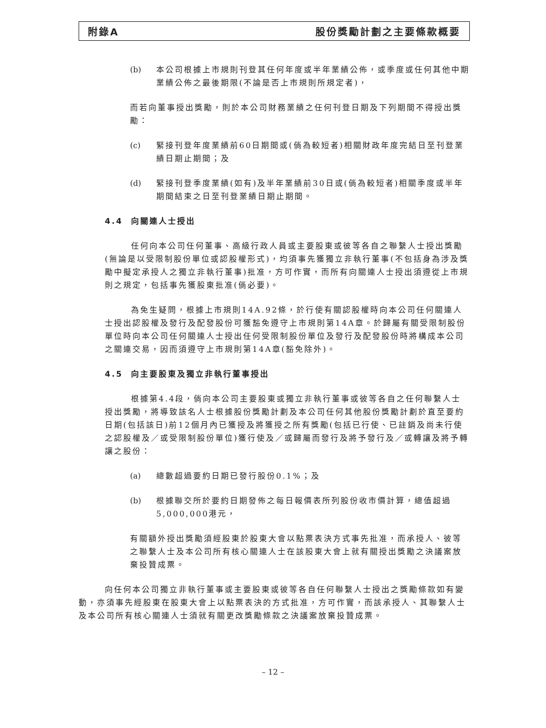附錄A 股份獎勵計劃之主要條款概要
(b) 本公司根據上市規則刊登其任何年度或半年業績公佈，或季度或任何其他中期業績公佈之最後期限(不論是否上市規則所規定者)，
而若向董事授出獎勵，則於本公司財務業績之任何刊登日期及下列期間不得授出獎勵：
(c) 緊接刊登年度業績前60日期間或(倘為較短者)相關財政年度完結日至刊登業績日期止期間；及
(d) 緊接刊登季度業績(如有)及半年業績前30日或(倘為較短者)相關季度或半年期間結束之日至刊登業績日期止期間。
4.4 向關連人士授出
任何向本公司任何董事、高級行政人員或主要股東或彼等各自之聯繫人士授出獎勵(無論是以受限制股份單位或認股權形式)，均須事先獲獨立非執行董事(不包括身為涉及獎勵中擬定承授人之獨立非執行董事)批准，方可作實，而所有向關連人士授出須遵從上市規則之規定，包括事先獲股東批准(倘必要)。
為免生疑問，根據上市規則14A.92條，於行使有關認股權時向本公司任何關連人士授出認股權及發行及配發股份可獲豁免遵守上市規則第14A章。於歸屬有關受限制股份單位時向本公司任何關連人士授出任何受限制股份單位及發行及配發股份時將構成本公司之關連交易，因而須遵守上市規則第14A章(豁免除外)。
4.5 向主要股東及獨立非執行董事授出
根據第4.4段，倘向本公司主要股東或獨立非執行董事或彼等各自之任何聯繫人士授出獎勵，將導致該名人士根據股份獎勵計劃及本公司任何其他股份獎勵計劃於直至要約日期(包括該日)前12個月內已獲授及將獲授之所有獎勵(包括已行使、已註銷及尚未行使之認股權及／或受限制股份單位)獲行使及／或歸屬而發行及將予發行及／或轉讓及將予轉讓之股份：
(a) 總數超過要約日期已發行股份0.1%；及
(b) 根據聯交所於要約日期發佈之每日報價表所列股份收市價計算，總值超過5,000,000港元，
有關額外授出獎勵須經股東於股東大會以點票表決方式事先批准，而承授人、彼等之聯繫人士及本公司所有核心關連人士在該股東大會上就有關授出獎勵之決議案放棄投贊成票。
向任何本公司獨立非執行董事或主要股東或彼等各自任何聯繫人士授出之獎勵條款如有變動，亦須事先經股東在股東大會上以點票表決的方式批准，方可作實，而該承授人、其聯繫人士及本公司所有核心關連人士須就有關更改獎勵條款之決議案放棄投贊成票。
– 12 –